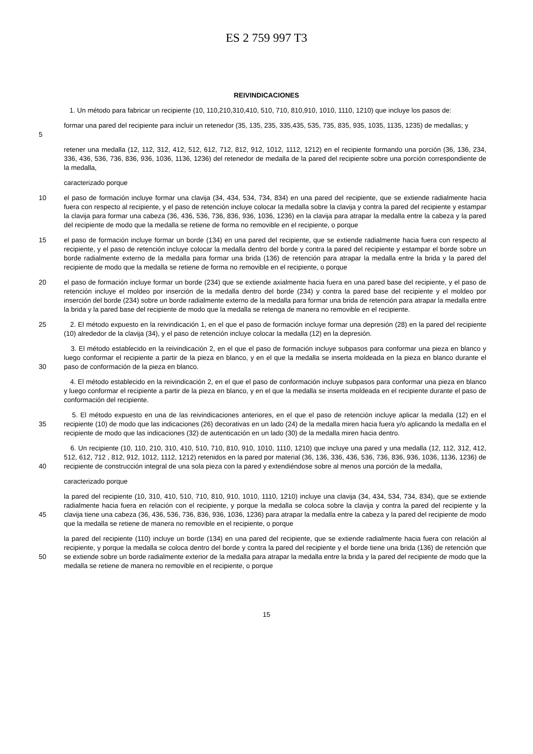ES 2 759 997 T3
REIVINDICACIONES
1. Un método para fabricar un recipiente (10, 110,210,310,410, 510, 710, 810,910, 1010, 1110, 1210) que incluye los pasos de:
5
formar una pared del recipiente para incluir un retenedor (35, 135, 235, 335,435, 535, 735, 835, 935, 1035, 1135, 1235) de medallas; y
retener una medalla (12, 112, 312, 412, 512, 612, 712, 812, 912, 1012, 1112, 1212) en el recipiente formando una porción (36, 136, 234, 336, 436, 536, 736, 836, 936, 1036, 1136, 1236) del retenedor de medalla de la pared del recipiente sobre una porción correspondiente de la medalla,
caracterizado porque
10
el paso de formación incluye formar una clavija (34, 434, 534, 734, 834) en una pared del recipiente, que se extiende radialmente hacia fuera con respecto al recipiente, y el paso de retención incluye colocar la medalla sobre la clavija y contra la pared del recipiente y estampar la clavija para formar una cabeza (36, 436, 536, 736, 836, 936, 1036, 1236) en la clavija para atrapar la medalla entre la cabeza y la pared del recipiente de modo que la medalla se retiene de forma no removible en el recipiente, o porque
15
el paso de formación incluye formar un borde (134) en una pared del recipiente, que se extiende radialmente hacia fuera con respecto al recipiente, y el paso de retención incluye colocar la medalla dentro del borde y contra la pared del recipiente y estampar el borde sobre un borde radialmente externo de la medalla para formar una brida (136) de retención para atrapar la medalla entre la brida y la pared del recipiente de modo que la medalla se retiene de forma no removible en el recipiente, o porque
20
el paso de formación incluye formar un borde (234) que se extiende axialmente hacia fuera en una pared base del recipiente, y el paso de retención incluye el moldeo por inserción de la medalla dentro del borde (234) y contra la pared base del recipiente y el moldeo por inserción del borde (234) sobre un borde radialmente externo de la medalla para formar una brida de retención para atrapar la medalla entre la brida y la pared base del recipiente de modo que la medalla se retenga de manera no removible en el recipiente.
25
2. El método expuesto en la reivindicación 1, en el que el paso de formación incluye formar una depresión (28) en la pared del recipiente (10) alrededor de la clavija (34), y el paso de retención incluye colocar la medalla (12) en la depresión.
30
3. El método establecido en la reivindicación 2, en el que el paso de formación incluye subpasos para conformar una pieza en blanco y luego conformar el recipiente a partir de la pieza en blanco, y en el que la medalla se inserta moldeada en la pieza en blanco durante el paso de conformación de la pieza en blanco.
4. El método establecido en la reivindicación 2, en el que el paso de conformación incluye subpasos para conformar una pieza en blanco y luego conformar el recipiente a partir de la pieza en blanco, y en el que la medalla se inserta moldeada en el recipiente durante el paso de conformación del recipiente.
35
5. El método expuesto en una de las reivindicaciones anteriores, en el que el paso de retención incluye aplicar la medalla (12) en el recipiente (10) de modo que las indicaciones (26) decorativas en un lado (24) de la medalla miren hacia fuera y/o aplicando la medalla en el recipiente de modo que las indicaciones (32) de autenticación en un lado (30) de la medalla miren hacia dentro.
40
6. Un recipiente (10, 110, 210, 310, 410, 510, 710, 810, 910, 1010, 1110, 1210) que incluye una pared y una medalla (12, 112, 312, 412, 512, 612, 712 , 812, 912, 1012, 1112, 1212) retenidos en la pared por material (36, 136, 336, 436, 536, 736, 836, 936, 1036, 1136, 1236) de recipiente de construcción integral de una sola pieza con la pared y extendiéndose sobre al menos una porción de la medalla,
caracterizado porque
45
la pared del recipiente (10, 310, 410, 510, 710, 810, 910, 1010, 1110, 1210) incluye una clavija (34, 434, 534, 734, 834), que se extiende radialmente hacia fuera en relación con el recipiente, y porque la medalla se coloca sobre la clavija y contra la pared del recipiente y la clavija tiene una cabeza (36, 436, 536, 736, 836, 936, 1036, 1236) para atrapar la medalla entre la cabeza y la pared del recipiente de modo que la medalla se retiene de manera no removible en el recipiente, o porque
50
la pared del recipiente (110) incluye un borde (134) en una pared del recipiente, que se extiende radialmente hacia fuera con relación al recipiente, y porque la medalla se coloca dentro del borde y contra la pared del recipiente y el borde tiene una brida (136) de retención que se extiende sobre un borde radialmente exterior de la medalla para atrapar la medalla entre la brida y la pared del recipiente de modo que la medalla se retiene de manera no removible en el recipiente, o porque
15